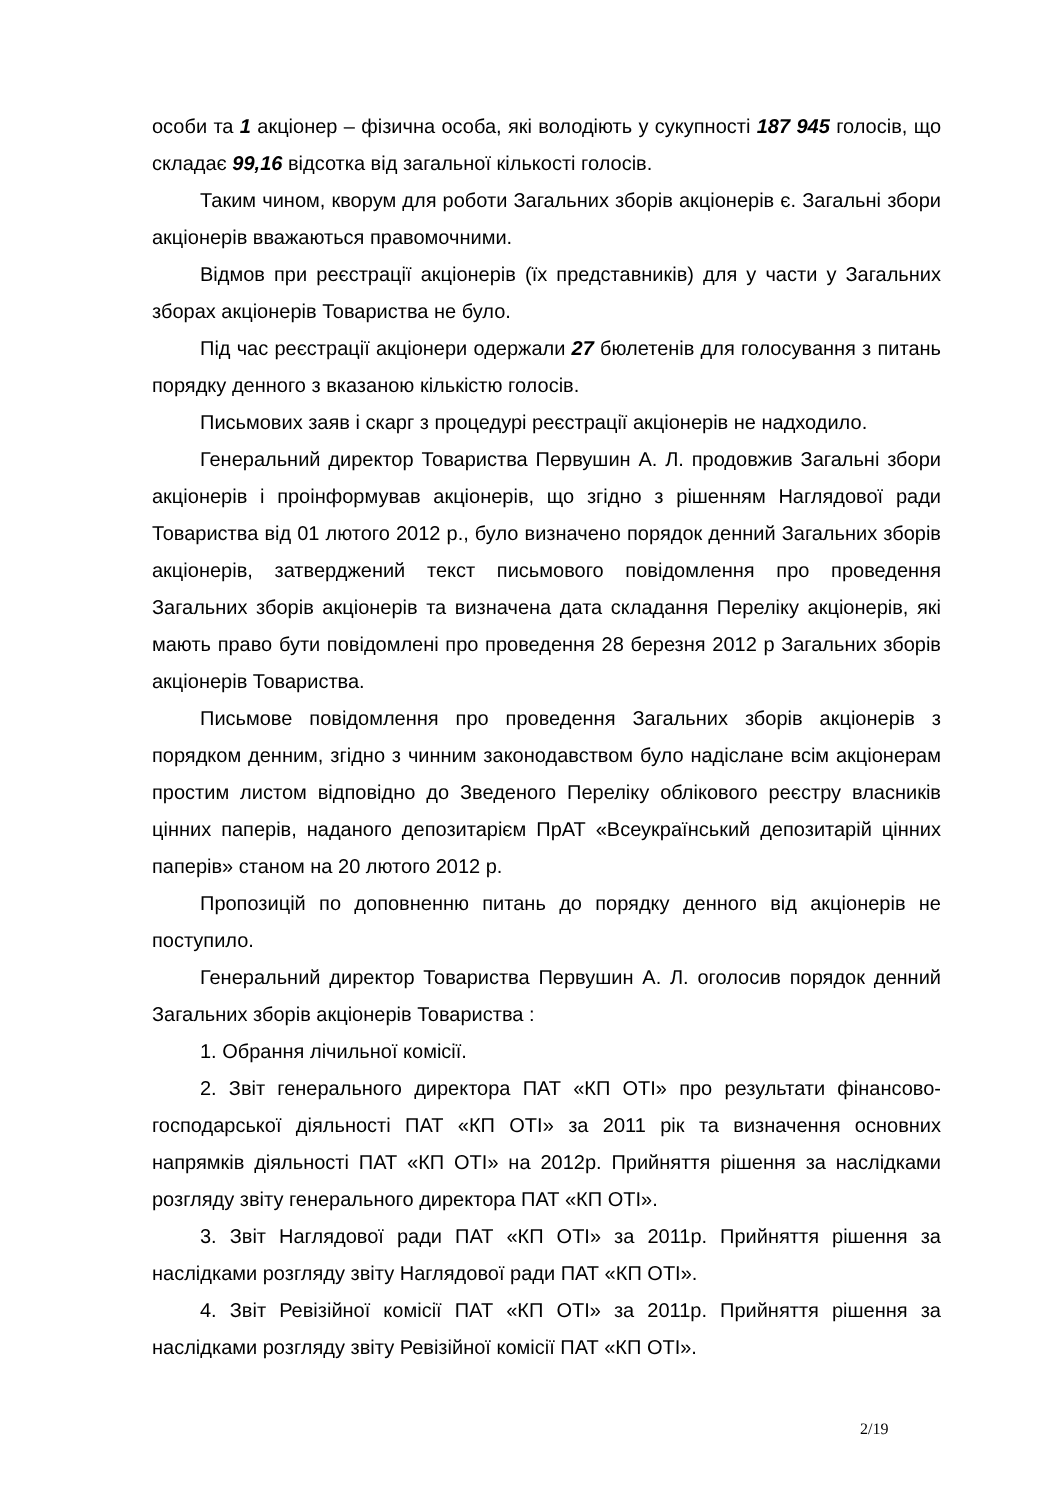особи та 1 акціонер – фізична особа, які володіють у сукупності 187 945 голосів, що складає 99,16 відсотка від загальної кількості голосів.
Таким чином, кворум для роботи Загальних зборів акціонерів є. Загальні збори акціонерів вважаються правомочними.
Відмов при реєстрації акціонерів (їх представників) для у части у Загальних зборах акціонерів Товариства не було.
Під час реєстрації акціонери одержали 27 бюлетенів для голосування з питань порядку денного з вказаною кількістю голосів.
Письмових заяв і скарг з процедурі реєстрації акціонерів не надходило.
Генеральний директор Товариства Первушин А. Л. продовжив Загальні збори акціонерів і проінформував акціонерів, що згідно з рішенням Наглядової ради Товариства від 01 лютого 2012 р., було визначено порядок денний Загальних зборів акціонерів, затверджений текст письмового повідомлення про проведення Загальних зборів акціонерів та визначена дата складання Переліку акціонерів, які мають право бути повідомлені про проведення 28 березня 2012 р Загальних зборів акціонерів Товариства.
Письмове повідомлення про проведення Загальних зборів акціонерів з порядком денним, згідно з чинним законодавством було надіслане всім акціонерам простим листом відповідно до Зведеного Переліку облікового реєстру власників цінних паперів, наданого депозитарієм ПрАТ «Всеукраїнський депозитарій цінних паперів» станом на 20 лютого 2012 р.
Пропозицій по доповненню питань до порядку денного від акціонерів не поступило.
Генеральний директор Товариства Первушин А. Л. оголосив порядок денний Загальних зборів акціонерів Товариства :
1. Обрання лічильної комісії.
2. Звіт генерального директора ПАТ «КП ОТІ» про результати фінансово-господарської діяльності ПАТ «КП ОТІ» за 2011 рік та визначення основних напрямків діяльності ПАТ «КП ОТІ» на 2012р. Прийняття рішення за наслідками розгляду звіту генерального директора ПАТ «КП ОТІ».
3. Звіт Наглядової ради ПАТ «КП ОТІ» за 2011р. Прийняття рішення за наслідками розгляду звіту Наглядової ради ПАТ «КП ОТІ».
4. Звіт Ревізійної комісії ПАТ «КП ОТІ» за 2011р. Прийняття рішення за наслідками розгляду звіту Ревізійної комісії ПАТ «КП ОТІ».
2/19